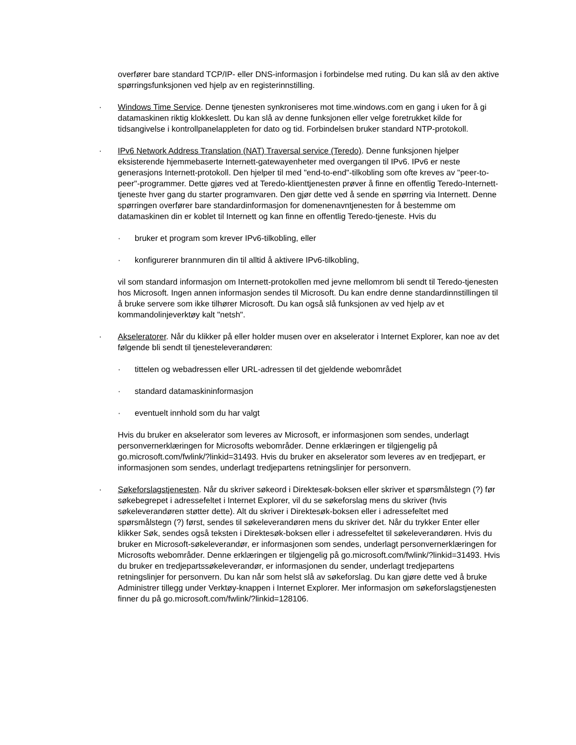overfører bare standard TCP/IP- eller DNS-informasjon i forbindelse med ruting. Du kan slå av den aktive spørringsfunksjonen ved hjelp av en registerinnstilling.
· Windows Time Service. Denne tjenesten synkroniseres mot time.windows.com en gang i uken for å gi datamaskinen riktig klokkeslett. Du kan slå av denne funksjonen eller velge foretrukket kilde for tidsangivelse i kontrollpanelappleten for dato og tid. Forbindelsen bruker standard NTP-protokoll.
· IPv6 Network Address Translation (NAT) Traversal service (Teredo). Denne funksjonen hjelper eksisterende hjemmebaserte Internett-gatewayenheter med overgangen til IPv6. IPv6 er neste generasjons Internett-protokoll. Den hjelper til med "end-to-end"-tilkobling som ofte kreves av "peer-to-peer"-programmer. Dette gjøres ved at Teredo-klienttjenesten prøver å finne en offentlig Teredo-Internett-tjeneste hver gang du starter programvaren. Den gjør dette ved å sende en spørring via Internett. Denne spørringen overfører bare standardinformasjon for domenenavntjenesten for å bestemme om datamaskinen din er koblet til Internett og kan finne en offentlig Teredo-tjeneste. Hvis du
· bruker et program som krever IPv6-tilkobling, eller
· konfigurerer brannmuren din til alltid å aktivere IPv6-tilkobling,
vil som standard informasjon om Internett-protokollen med jevne mellomrom bli sendt til Teredo-tjenesten hos Microsoft. Ingen annen informasjon sendes til Microsoft. Du kan endre denne standardinnstillingen til å bruke servere som ikke tilhører Microsoft. Du kan også slå funksjonen av ved hjelp av et kommandolinjeverktøy kalt "netsh".
· Akseleratorer. Når du klikker på eller holder musen over en akselerator i Internet Explorer, kan noe av det følgende bli sendt til tjenesteleverandøren:
· tittelen og webadressen eller URL-adressen til det gjeldende webområdet
· standard datamaskininformasjon
· eventuelt innhold som du har valgt
Hvis du bruker en akselerator som leveres av Microsoft, er informasjonen som sendes, underlagt personvernerklæringen for Microsofts webområder. Denne erklæringen er tilgjengelig på go.microsoft.com/fwlink/?linkid=31493. Hvis du bruker en akselerator som leveres av en tredjepart, er informasjonen som sendes, underlagt tredjepartens retningslinjer for personvern.
· Søkeforslagstjenesten. Når du skriver søkeord i Direktesøk-boksen eller skriver et spørsmålstegn (?) før søkebegrepet i adressefeltet i Internet Explorer, vil du se søkeforslag mens du skriver (hvis søkeleverandøren støtter dette). Alt du skriver i Direktesøk-boksen eller i adressefeltet med spørsmålstegn (?) først, sendes til søkeleverandøren mens du skriver det. Når du trykker Enter eller klikker Søk, sendes også teksten i Direktesøk-boksen eller i adressefeltet til søkeleverandøren. Hvis du bruker en Microsoft-søkeleverandør, er informasjonen som sendes, underlagt personvernerklæringen for Microsofts webområder. Denne erklæringen er tilgjengelig på go.microsoft.com/fwlink/?linkid=31493. Hvis du bruker en tredjepartssøkeleverandør, er informasjonen du sender, underlagt tredjepartens retningslinjer for personvern. Du kan når som helst slå av søkeforslag. Du kan gjøre dette ved å bruke Administrer tillegg under Verktøy-knappen i Internet Explorer. Mer informasjon om søkeforslagstjenesten finner du på go.microsoft.com/fwlink/?linkid=128106.